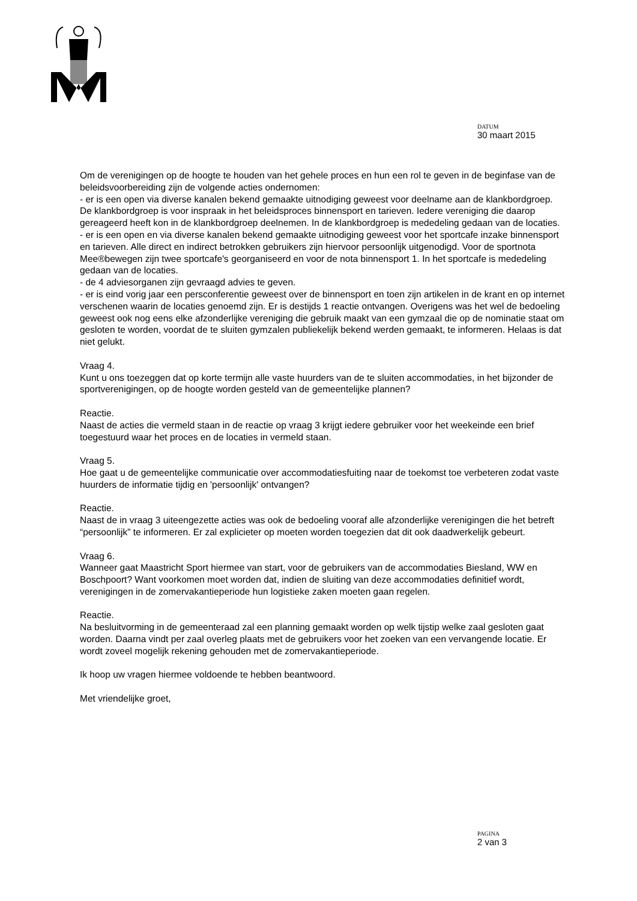DATUM
30 maart 2015
Om de verenigingen op de hoogte te houden van het gehele proces en hun een rol te geven in de beginfase van de beleidsvoorbereiding zijn de volgende acties ondernomen:
- er is een open via diverse kanalen bekend gemaakte uitnodiging geweest voor deelname aan de klankbordgroep. De klankbordgroep is voor inspraak in het beleidsproces binnensport en tarieven. Iedere vereniging die daarop gereageerd heeft kon in de klankbordgroep deelnemen. In de klankbordgroep is mededeling gedaan van de locaties.
- er is een open en via diverse kanalen bekend gemaakte uitnodiging geweest voor het sportcafe inzake binnensport en tarieven. Alle direct en indirect betrokken gebruikers zijn hiervoor persoonlijk uitgenodigd. Voor de sportnota Mee®bewegen zijn twee sportcafe's georganiseerd en voor de nota binnensport 1. In het sportcafe is mededeling gedaan van de locaties.
- de 4 adviesorganen zijn gevraagd advies te geven.
- er is eind vorig jaar een persconferentie geweest over de binnensport en toen zijn artikelen in de krant en op internet verschenen waarin de locaties genoemd zijn. Er is destijds 1 reactie ontvangen. Overigens was het wel de bedoeling geweest ook nog eens elke afzonderlijke vereniging die gebruik maakt van een gymzaal die op de nominatie staat om gesloten te worden, voordat de te sluiten gymzalen publiekelijk bekend werden gemaakt, te informeren. Helaas is dat niet gelukt.
Vraag 4.
Kunt u ons toezeggen dat op korte termijn alle vaste huurders van de te sluiten accommodaties, in het bijzonder de sportverenigingen, op de hoogte worden gesteld van de gemeentelijke plannen?
Reactie.
Naast de acties die vermeld staan in de reactie op vraag 3 krijgt iedere gebruiker voor het weekeinde een brief toegestuurd waar het proces en de locaties in vermeld staan.
Vraag 5.
Hoe gaat u de gemeentelijke communicatie over accommodatiesfuiting naar de toekomst toe verbeteren zodat vaste huurders de informatie tijdig en 'persoonlijk' ontvangen?
Reactie.
Naast de in vraag 3 uiteengezette acties was ook de bedoeling vooraf alle afzonderlijke verenigingen die het betreft “persoonlijk” te informeren. Er zal explicieter op moeten worden toegezien dat dit ook daadwerkelijk gebeurt.
Vraag 6.
Wanneer gaat Maastricht Sport hiermee van start, voor de gebruikers van de accommodaties Biesland, WW en Boschpoort? Want voorkomen moet worden dat, indien de sluiting van deze accommodaties definitief wordt, verenigingen in de zomervakantieperiode hun logistieke zaken moeten gaan regelen.
Reactie.
Na besluitvorming in de gemeenteraad zal een planning gemaakt worden op welk tijstip welke zaal gesloten gaat worden. Daarna vindt per zaal overleg plaats met de gebruikers voor het zoeken van een vervangende locatie. Er wordt zoveel mogelijk rekening gehouden met de zomervakantieperiode.
Ik hoop uw vragen hiermee voldoende te hebben beantwoord.
Met vriendelijke groet,
PAGINA
2 van 3